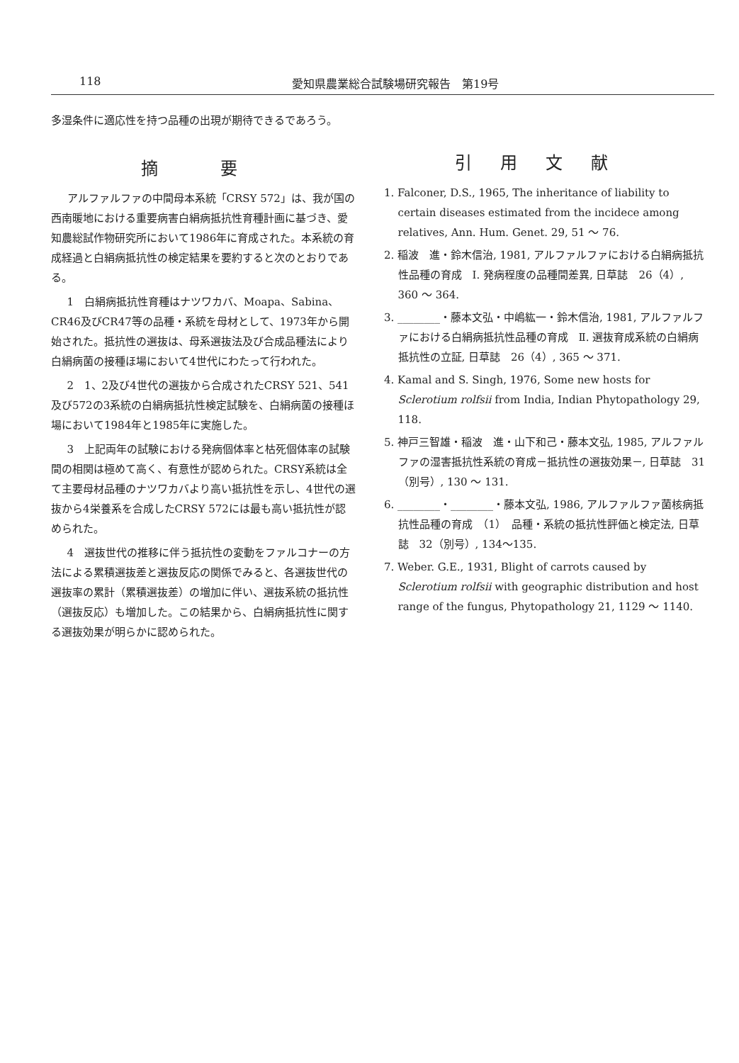118 愛知県農業総合試験場研究報告　第19号
多湿条件に適応性を持つ品種の出現が期待できるであろう。
摘 要
アルファルファの中間母本系統「CRSY 572」は、我が国の西南暖地における重要病害白絹病抵抗性育種計画に基づき、愛知農総試作物研究所において1986年に育成された。本系統の育成経過と白絹病抵抗性の検定結果を要約すると次のとおりである。
1　白絹病抵抗性育種はナツワカバ、Moapa、Sabina、CR46及びCR47等の品種・系統を母材として、1973年から開始された。抵抗性の選抜は、母系選抜法及び合成品種法により白絹病菌の接種ほ場において4世代にわたって行われた。
2　1、2及び4世代の選抜から合成されたCRSY 521、541及び572の3系統の白絹病抵抗性検定試験を、白絹病菌の接種ほ場において1984年と1985年に実施した。
3　上記両年の試験における発病個体率と枯死個体率の試験間の相関は極めて高く、有意性が認められた。CRSY系統は全て主要母材品種のナツワカバより高い抵抗性を示し、4世代の選抜から4栄養系を合成したCRSY 572には最も高い抵抗性が認められた。
4　選抜世代の推移に伴う抵抗性の変動をファルコナーの方法による累積選抜差と選抜反応の関係でみると、各選抜世代の選抜率の累計（累積選抜差）の増加に伴い、選抜系統の抵抗性（選抜反応）も増加した。この結果から、白絹病抵抗性に関する選抜効果が明らかに認められた。
引用文献
1. Falconer, D.S., 1965, The inheritance of liability to certain diseases estimated from the incidece among relatives, Ann. Hum. Genet. 29, 51 ～ 76.
2. 稲波　進・鈴木信治, 1981, アルファルファにおける白絹病抵抗性品種の育成　Ⅰ. 発病程度の品種間差異, 日草誌　26（4）, 360 ～ 364.
3. ________・藤本文弘・中嶋紘一・鈴木信治, 1981, アルファルファにおける白絹病抵抗性品種の育成　Ⅱ. 選抜育成系統の白絹病抵抗性の立証, 日草誌　26（4）, 365 ～ 371.
4. Kamal and S. Singh, 1976, Some new hosts for Sclerotium rolfsii from India, Indian Phytopathology 29, 118.
5. 神戸三智雄・稲波　進・山下和己・藤本文弘, 1985, アルファルファの湿害抵抗性系統の育成－抵抗性の選抜効果－, 日草誌　31（別号）, 130 ～ 131.
6. ________・________・藤本文弘, 1986, アルファルファ菌核病抵抗性品種の育成　（1）　品種・系統の抵抗性評価と検定法, 日草誌　32（別号）, 134～135.
7. Weber. G.E., 1931, Blight of carrots caused by Sclerotium rolfsii with geographic distribution and host range of the fungus, Phytopathology 21, 1129 ～ 1140.